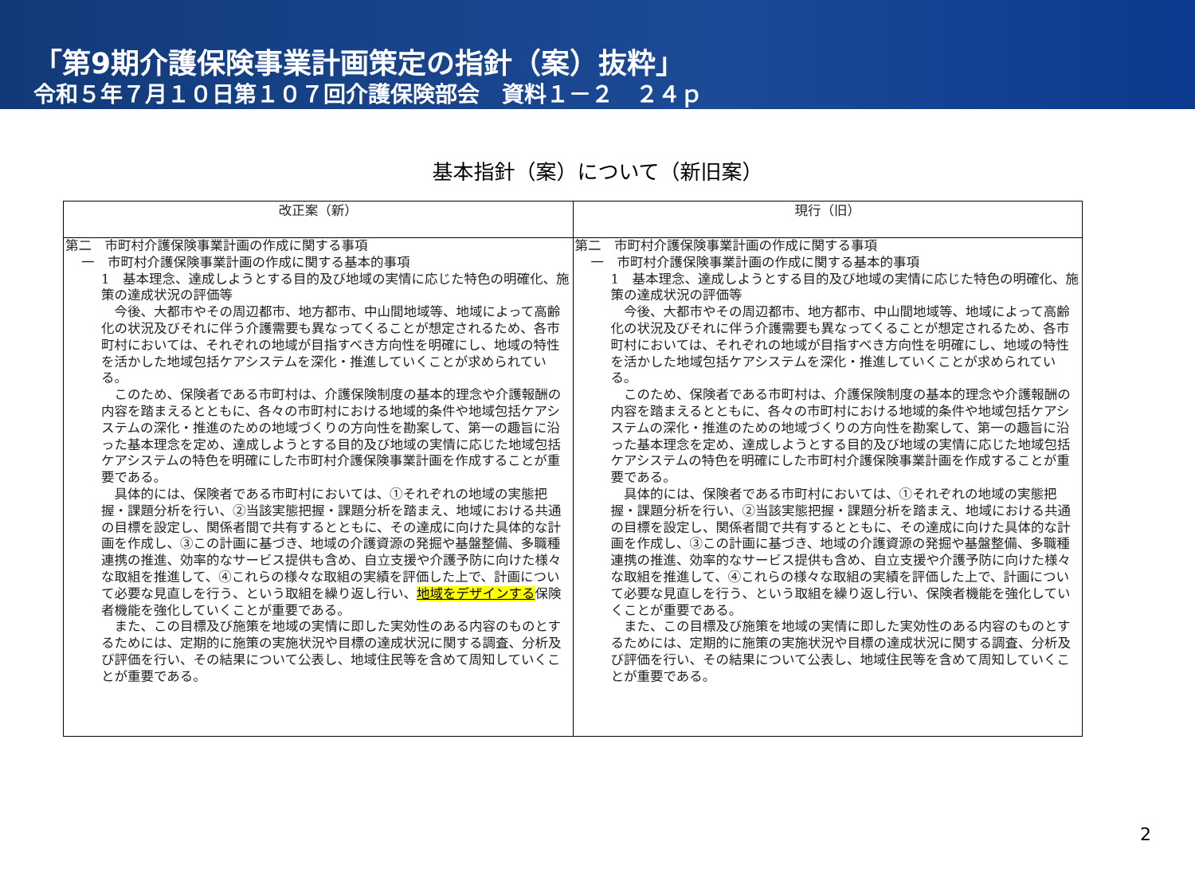「第9期介護保険事業計画策定の指針（案）抜粋」
令和５年７月１０日第１０７回介護保険部会　資料１－２　２４ｐ
基本指針（案）について（新旧案）
| 改正案（新） | 現行（旧） |
| --- | --- |
| 第二 市町村介護保険事業計画の作成に関する事項 一 市町村介護保険事業計画の作成に関する基本的事項 1 基本理念、達成しようとする目的及び地域の実情に応じた特色の明確化、施策の達成状況の評価等 今後、大都市やその周辺都市、地方都市、中山間地域等、地域によって高齢化の状況及びそれに伴う介護需要も異なってくることが想定されるため、各市町村においては、それぞれの地域が目指すべき方向性を明確にし、地域の特性を活かした地域包括ケアシステムを深化・推進していくことが求められている。 このため、保険者である市町村は、介護保険制度の基本的理念や介護報酬の内容を踏まえるとともに、各々の市町村における地域的条件や地域包括ケアシステムの深化・推進のための地域づくりの方向性を勘案して、第一の趣旨に沿った基本理念を定め、達成しようとする目的及び地域の実情に応じた地域包括ケアシステムの特色を明確にした市町村介護保険事業計画を作成することが重要である。 具体的には、保険者である市町村においては、①それぞれの地域の実態把握・課題分析を行い、②当該実態把握・課題分析を踏まえ、地域における共通の目標を設定し、関係者間で共有するとともに、その達成に向けた具体的な計画を作成し、③この計画に基づき、地域の介護資源の発掘や基盤整備、多職種連携の推進、効率的なサービス提供も含め、自立支援や介護予防に向けた様々な取組を推進して、④これらの様々な取組の実績を評価した上で、計画について必要な見直しを行う、という取組を繰り返し行い、 地域をデザインする 保険者機能を強化していくことが重要である。 また、この目標及び施策を地域の実情に即した実効性のある内容のものとするためには、定期的に施策の実施状況や目標の達成状況に関する調査、分析及び評価を行い、その結果について公表し、地域住民等を含めて周知していくことが重要である。 | 第二 市町村介護保険事業計画の作成に関する事項 一 市町村介護保険事業計画の作成に関する基本的事項 1 基本理念、達成しようとする目的及び地域の実情に応じた特色の明確化、施策の達成状況の評価等 今後、大都市やその周辺都市、地方都市、中山間地域等、地域によって高齢化の状況及びそれに伴う介護需要も異なってくることが想定されるため、各市町村においては、それぞれの地域が目指すべき方向性を明確にし、地域の特性を活かした地域包括ケアシステムを深化・推進していくことが求められている。 このため、保険者である市町村は、介護保険制度の基本的理念や介護報酬の内容を踏まえるとともに、各々の市町村における地域的条件や地域包括ケアシステムの深化・推進のための地域づくりの方向性を勘案して、第一の趣旨に沿った基本理念を定め、達成しようとする目的及び地域の実情に応じた地域包括ケアシステムの特色を明確にした市町村介護保険事業計画を作成することが重要である。 具体的には、保険者である市町村においては、①それぞれの地域の実態把握・課題分析を行い、②当該実態把握・課題分析を踏まえ、地域における共通の目標を設定し、関係者間で共有するとともに、その達成に向けた具体的な計画を作成し、③この計画に基づき、地域の介護資源の発掘や基盤整備、多職種連携の推進、効率的なサービス提供も含め、自立支援や介護予防に向けた様々な取組を推進して、④これらの様々な取組の実績を評価した上で、計画について必要な見直しを行う、という取組を繰り返し行い、保険者機能を強化していくことが重要である。 また、この目標及び施策を地域の実情に即した実効性のある内容のものとするためには、定期的に施策の実施状況や目標の達成状況に関する調査、分析及び評価を行い、その結果について公表し、地域住民等を含めて周知していくことが重要である。 |
2